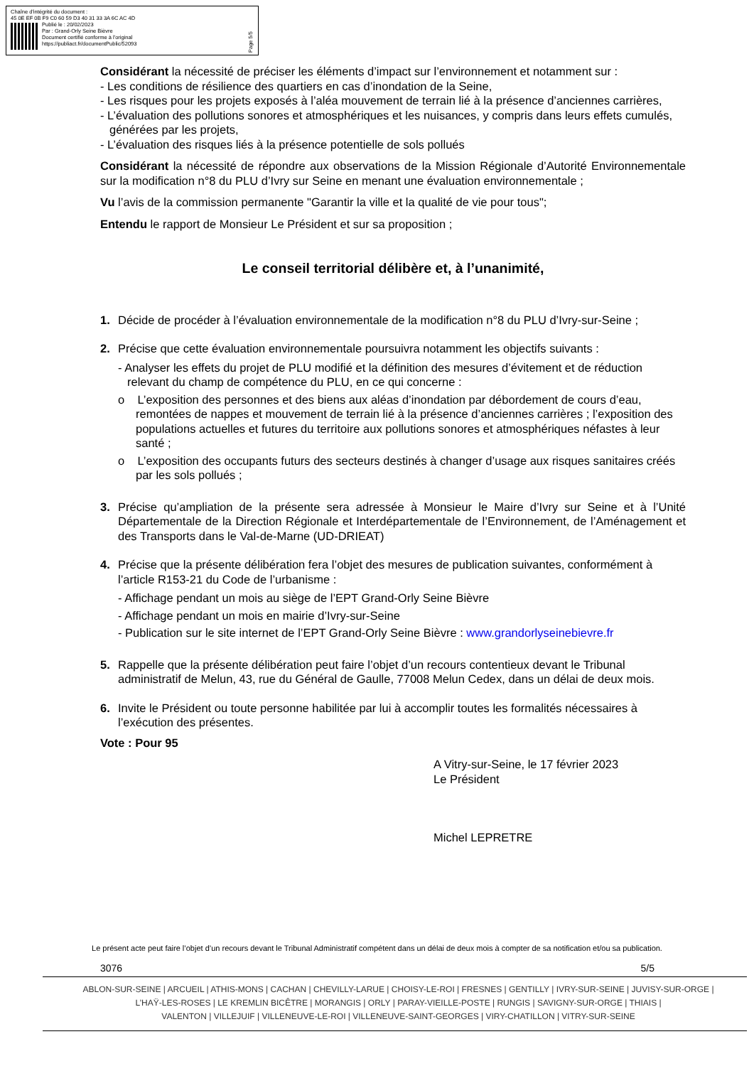Chaîne d'intégrité du document :
45 0E EF 0B F9 C0 60 59 D3 40 31 33 3A 6C AC 4D
Publié le : 20/02/2023
Par : Grand-Orly Seine Bièvre
Document certifié conforme à l'original
https://publiact.fr/documentPublic/52093
Page 5/5
Considérant la nécessité de préciser les éléments d’impact sur l’environnement et notamment sur :
- Les conditions de résilience des quartiers en cas d’inondation de la Seine,
- Les risques pour les projets exposés à l’aléa mouvement de terrain lié à la présence d’anciennes carrières,
- L’évaluation des pollutions sonores et atmosphériques et les nuisances, y compris dans leurs effets cumulés, générées par les projets,
- L’évaluation des risques liés à la présence potentielle de sols pollués
Considérant la nécessité de répondre aux observations de la Mission Régionale d’Autorité Environnementale sur la modification n°8 du PLU d’Ivry sur Seine en menant une évaluation environnementale ;
Vu l’avis de la commission permanente "Garantir la ville et la qualité de vie pour tous";
Entendu le rapport de Monsieur Le Président et sur sa proposition ;
Le conseil territorial délibère et, à l’unanimité,
1. Décide de procéder à l’évaluation environnementale de la modification n°8 du PLU d’Ivry-sur-Seine ;
2. Précise que cette évaluation environnementale poursuivra notamment les objectifs suivants :
- Analyser les effets du projet de PLU modifié et la définition des mesures d’évitement et de réduction relevant du champ de compétence du PLU, en ce qui concerne :
o L’exposition des personnes et des biens aux aléas d’inondation par débordement de cours d’eau, remontées de nappes et mouvement de terrain lié à la présence d’anciennes carrières ; l’exposition des populations actuelles et futures du territoire aux pollutions sonores et atmosphériques néfastes à leur santé ;
o L’exposition des occupants futurs des secteurs destinés à changer d’usage aux risques sanitaires créés par les sols pollués ;
3. Précise qu’ampliation de la présente sera adressée à Monsieur le Maire d’Ivry sur Seine et à l’Unité Départementale de la Direction Régionale et Interdépartementale de l’Environnement, de l’Aménagement et des Transports dans le Val-de-Marne (UD-DRIEAT)
4. Précise que la présente délibération fera l’objet des mesures de publication suivantes, conformément à l’article R153-21 du Code de l’urbanisme :
- Affichage pendant un mois au siège de l’EPT Grand-Orly Seine Bièvre
- Affichage pendant un mois en mairie d’Ivry-sur-Seine
- Publication sur le site internet de l’EPT Grand-Orly Seine Bièvre : www.grandorlyseinebievre.fr
5. Rappelle que la présente délibération peut faire l’objet d’un recours contentieux devant le Tribunal administratif de Melun, 43, rue du Général de Gaulle, 77008 Melun Cedex, dans un délai de deux mois.
6. Invite le Président ou toute personne habilitée par lui à accomplir toutes les formalités nécessaires à l’exécution des présentes.
Vote : Pour 95
A Vitry-sur-Seine, le 17 février 2023
Le Président
Michel LEPRETRE
Le présent acte peut faire l’objet d’un recours devant le Tribunal Administratif compétent dans un délai de deux mois à compter de sa notification et/ou sa publication.
3076 5/5
ABLON-SUR-SEINE | ARCUEIL | ATHIS-MONS | CACHAN | CHEVILLY-LARUE | CHOISY-LE-ROI | FRESNES | GENTILLY | IVRY-SUR-SEINE | JUVISY-SUR-ORGE |
L’HAŸ-LES-ROSES | LE KREMLIN BICÊTRE | MORANGIS | ORLY | PARAY-VIEILLE-POSTE | RUNGIS | SAVIGNY-SUR-ORGE | THIAIS |
VALENTON | VILLEJUIF | VILLENEUVE-LE-ROI | VILLENEUVE-SAINT-GEORGES | VIRY-CHATILLON | VITRY-SUR-SEINE